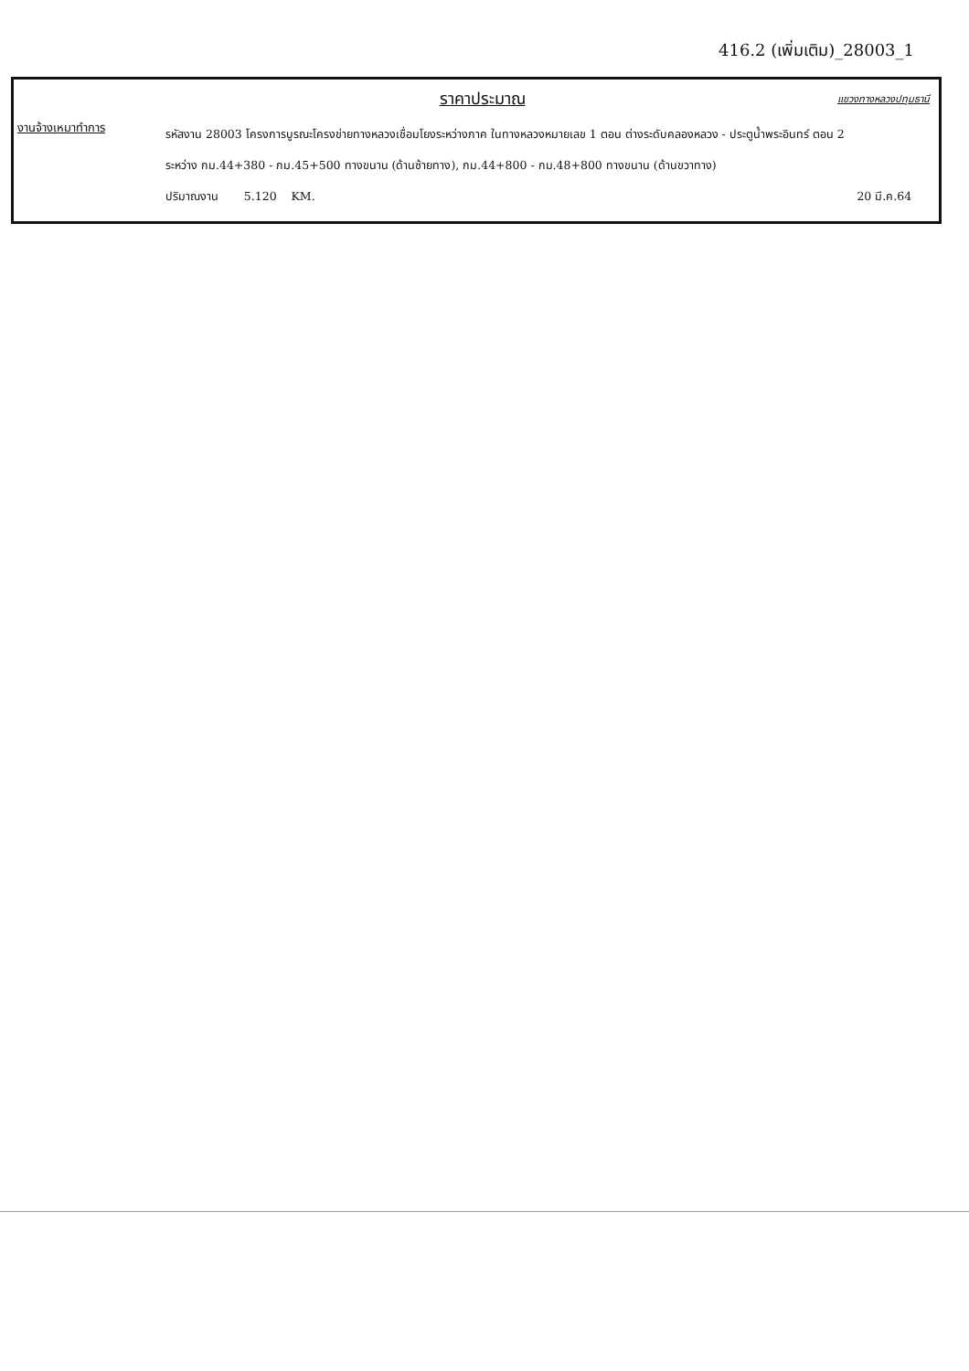416.2 (เพิ่มเติม)_28003_1
ราคาประมาณ
แขวงทางหลวงปทุมธานี
งานจ้างเหมาทำการ
รหัสงาน 28003 โครงการบูรณะโครงข่ายทางหลวงเชื่อมโยงระหว่างภาค ในทางหลวงหมายเลข 1 ตอน ต่างระดับคลองหลวง - ประตูน้ำพระอินทร์ ตอน 2
ระหว่าง กม.44+380 - กม.45+500 ทางขนาน (ด้านซ้ายทาง), กม.44+800 - กม.48+800 ทางขนาน (ด้านขวาทาง)
ปริมาณงาน 5.120 KM. 20 มี.ค.64